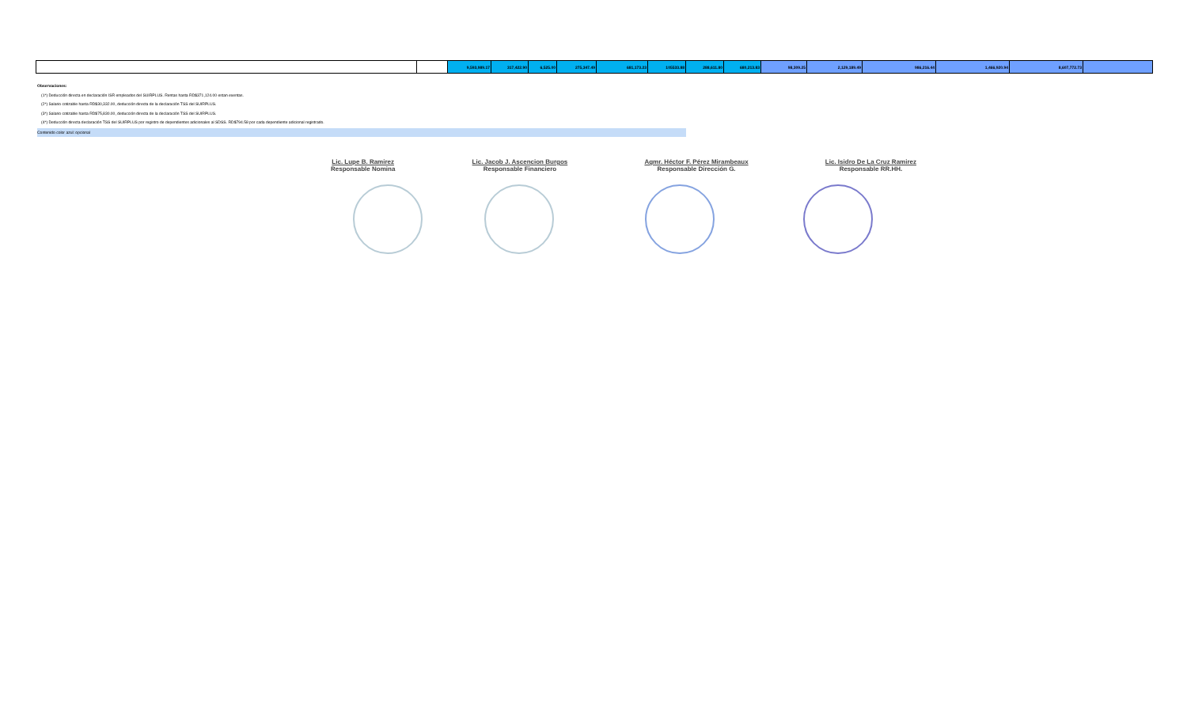| | | 9,593,989.17 | 317,422.90 | 6,525.00 | 275,347.49 | 681,173.23 | 105533.88 | 288,611.80 | 680,213.83 | 98,309.25 | 2,129,189.49 | 986,216.44 | 1,466,920.94 | 8,607,772.73 | |
Observaciones:
(1*) Deducción directa en declaración ISR empleados del SUIRPLUS. Rentas hasta RD$371,124.00 estan exentas.
(2*) Salario cotizable hasta RD$30,332.00, deducción directa de la declaración TSS del SUIRPLUS.
(3*) Salario cotizable hasta RD$75,830.00, deducción directa de la declaración TSS del SUIRPLUS.
(4*) Deducción directa declaración TSS del SUIRPLUS por registro de dependientes adicionales al SDSS. RD$794.58 por cada dependiente adicional registrado.
Contenido color azul: opcional
Lic. Lupe B. Ramirez
Responsable Nomina
Lic. Jacob J. Ascencion Burgos
Responsable Financiero
Agmr. Héctor F. Pérez Mirambeaux
Responsable Dirección G.
Lic. Isidro De La Cruz Ramirez
Responsable RR.HH.